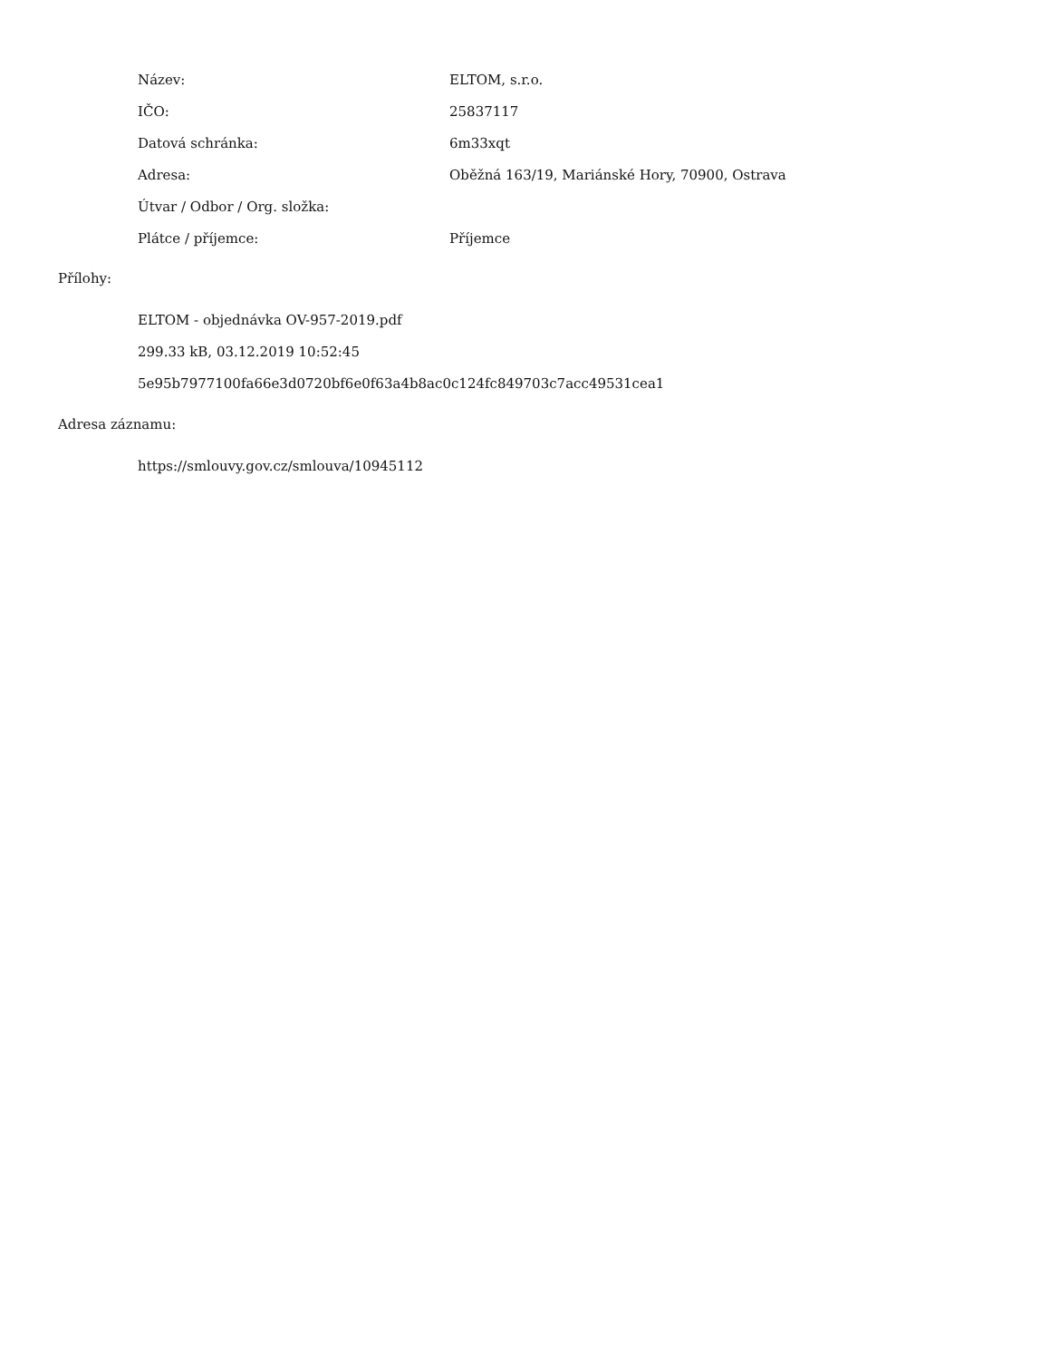| Název: | ELTOM, s.r.o. |
| IČO: | 25837117 |
| Datová schránka: | 6m33xqt |
| Adresa: | Oběžná 163/19, Mariánské Hory, 70900, Ostrava |
| Útvar / Odbor / Org. složka: | |
| Plátce / příjemce: | Příjemce |
Přílohy:
ELTOM - objednávka OV-957-2019.pdf
299.33 kB, 03.12.2019 10:52:45
5e95b7977100fa66e3d0720bf6e0f63a4b8ac0c124fc849703c7acc49531cea1
Adresa záznamu:
https://smlouvy.gov.cz/smlouva/10945112